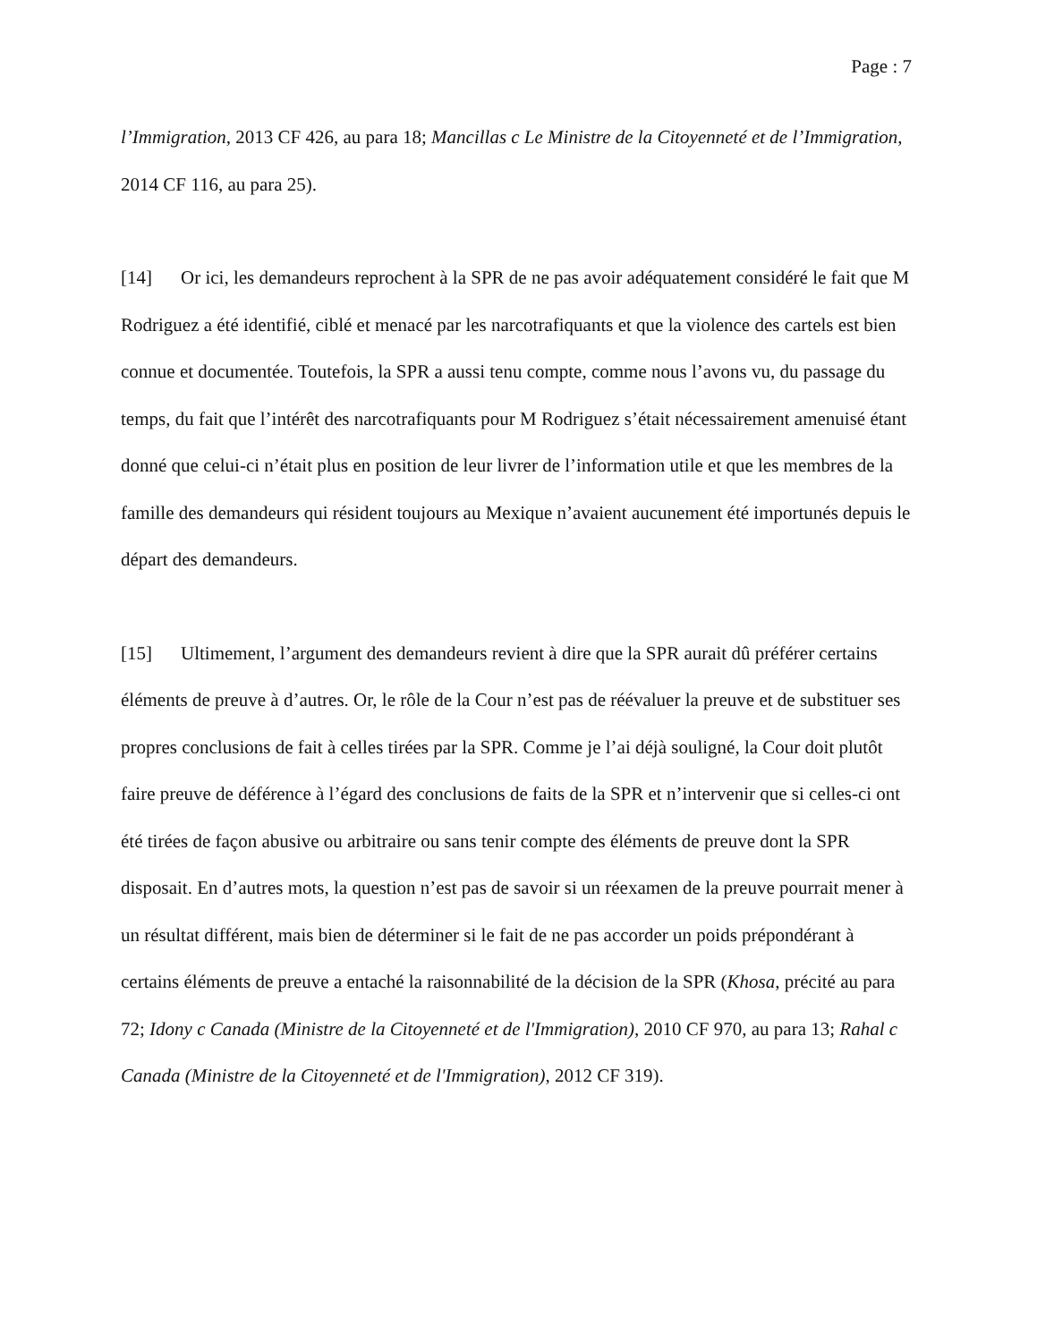Page : 7
l’Immigration, 2013 CF 426, au para 18; Mancillas c Le Ministre de la Citoyenneté et de l’Immigration, 2014 CF 116, au para 25).
[14] Or ici, les demandeurs reprochent à la SPR de ne pas avoir adéquatement considéré le fait que M Rodriguez a été identifié, ciblé et menacé par les narcotrafiquants et que la violence des cartels est bien connue et documentée. Toutefois, la SPR a aussi tenu compte, comme nous l’avons vu, du passage du temps, du fait que l’intérêt des narcotrafiquants pour M Rodriguez s’était nécessairement amenuisé étant donné que celui-ci n’était plus en position de leur livrer de l’information utile et que les membres de la famille des demandeurs qui résident toujours au Mexique n’avaient aucunement été importunés depuis le départ des demandeurs.
[15] Ultimement, l’argument des demandeurs revient à dire que la SPR aurait dû préférer certains éléments de preuve à d’autres. Or, le rôle de la Cour n’est pas de réévaluer la preuve et de substituer ses propres conclusions de fait à celles tirées par la SPR. Comme je l’ai déjà souligné, la Cour doit plutôt faire preuve de déférence à l’égard des conclusions de faits de la SPR et n’intervenir que si celles-ci ont été tirées de façon abusive ou arbitraire ou sans tenir compte des éléments de preuve dont la SPR disposait. En d’autres mots, la question n’est pas de savoir si un réexamen de la preuve pourrait mener à un résultat différent, mais bien de déterminer si le fait de ne pas accorder un poids prépondérant à certains éléments de preuve a entaché la raisonnabilité de la décision de la SPR (Khosa, précité au para 72; Idony c Canada (Ministre de la Citoyenneté et de l'Immigration), 2010 CF 970, au para 13; Rahal c Canada (Ministre de la Citoyenneté et de l'Immigration), 2012 CF 319).